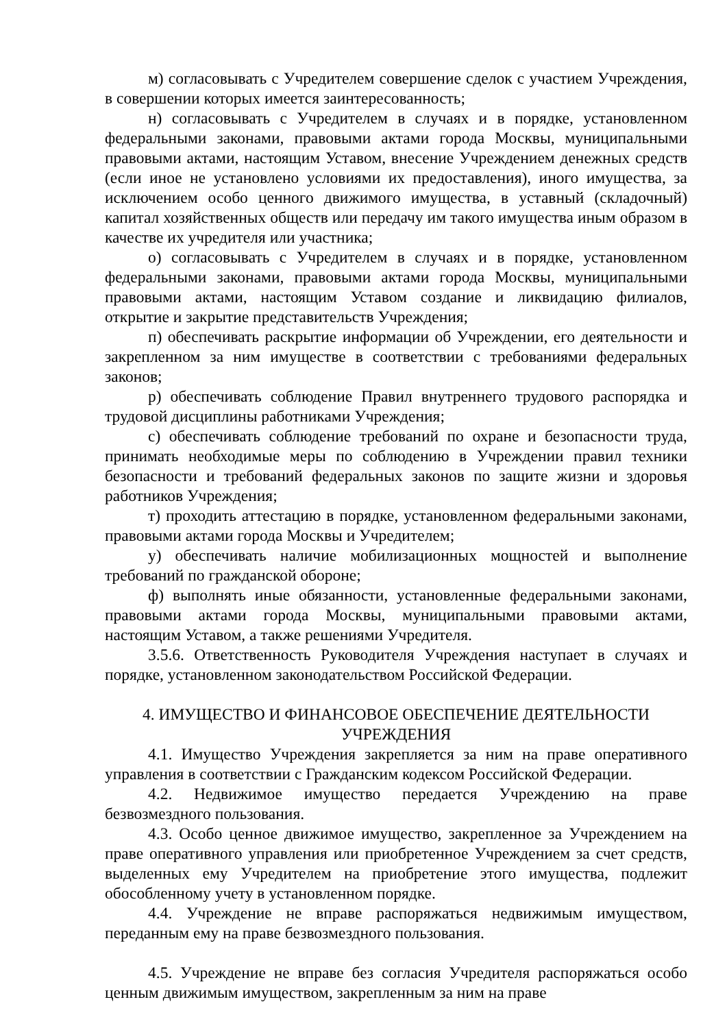м) согласовывать с Учредителем совершение сделок с участием Учреждения, в совершении которых имеется заинтересованность;
н) согласовывать с Учредителем в случаях и в порядке, установленном федеральными законами, правовыми актами города Москвы, муниципальными правовыми актами, настоящим Уставом, внесение Учреждением денежных средств (если иное не установлено условиями их предоставления), иного имущества, за исключением особо ценного движимого имущества, в уставный (складочный) капитал хозяйственных обществ или передачу им такого имущества иным образом в качестве их учредителя или участника;
о) согласовывать с Учредителем в случаях и в порядке, установленном федеральными законами, правовыми актами города Москвы, муниципальными правовыми актами, настоящим Уставом создание и ликвидацию филиалов, открытие и закрытие представительств Учреждения;
п) обеспечивать раскрытие информации об Учреждении, его деятельности и закрепленном за ним имуществе в соответствии с требованиями федеральных законов;
р) обеспечивать соблюдение Правил внутреннего трудового распорядка и трудовой дисциплины работниками Учреждения;
с) обеспечивать соблюдение требований по охране и безопасности труда, принимать необходимые меры по соблюдению в Учреждении правил техники безопасности и требований федеральных законов по защите жизни и здоровья работников Учреждения;
т) проходить аттестацию в порядке, установленном федеральными законами, правовыми актами города Москвы и Учредителем;
у) обеспечивать наличие мобилизационных мощностей и выполнение требований по гражданской обороне;
ф) выполнять иные обязанности, установленные федеральными законами, правовыми актами города Москвы, муниципальными правовыми актами, настоящим Уставом, а также решениями Учредителя.
3.5.6. Ответственность Руководителя Учреждения наступает в случаях и порядке, установленном законодательством Российской Федерации.
4. ИМУЩЕСТВО И ФИНАНСОВОЕ ОБЕСПЕЧЕНИЕ ДЕЯТЕЛЬНОСТИ УЧРЕЖДЕНИЯ
4.1. Имущество Учреждения закрепляется за ним на праве оперативного управления в соответствии с Гражданским кодексом Российской Федерации.
4.2. Недвижимое имущество передается Учреждению на праве безвозмездного пользования.
4.3. Особо ценное движимое имущество, закрепленное за Учреждением на праве оперативного управления или приобретенное Учреждением за счет средств, выделенных ему Учредителем на приобретение этого имущества, подлежит обособленному учету в установленном порядке.
4.4. Учреждение не вправе распоряжаться недвижимым имуществом, переданным ему на праве безвозмездного пользования.
4.5. Учреждение не вправе без согласия Учредителя распоряжаться особо ценным движимым имуществом, закрепленным за ним на праве